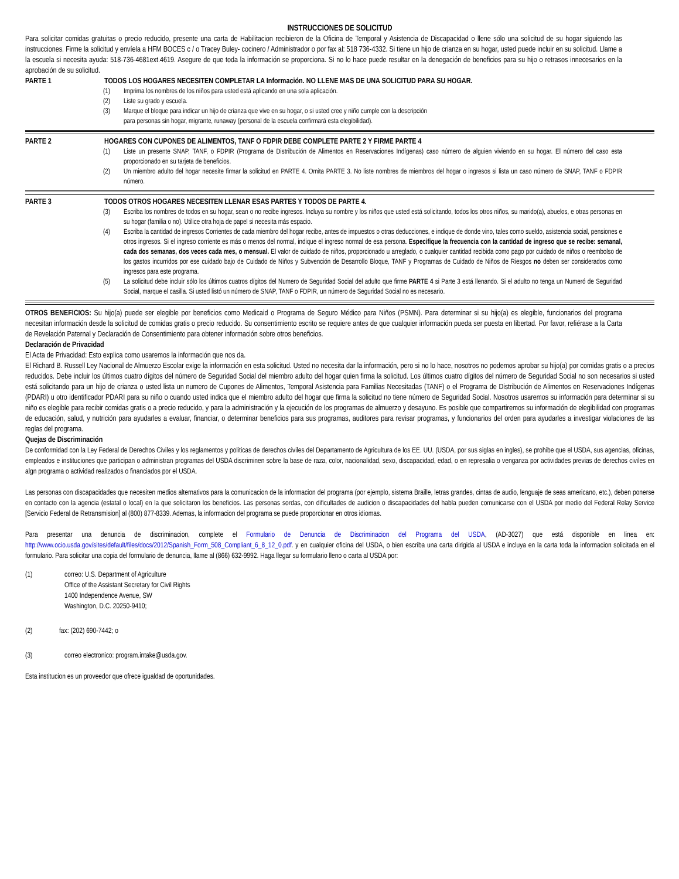INSTRUCCIONES DE SOLICITUD
Para solicitar comidas gratuitas o precio reducido, presente una carta de Habilitacion recibieron de la Oficina de Temporal y Asistencia de Discapacidad o llene sólo una solicitud de su hogar siguiendo las instrucciones. Firme la solicitud y envíela a HFM BOCES c / o Tracey Buley- cocinero / Administrador o por fax al: 518 736-4332. Si tiene un hijo de crianza en su hogar, usted puede incluir en su solicitud. Llame a la escuela si necesita ayuda: 518-736-4681ext.4619. Asegure de que toda la información se proporciona. Si no lo hace puede resultar en la denegación de beneficios para su hijo o retrasos innecesarios en la aprobación de su solicitud.
PARTE 1 TODOS LOS HOGARES NECESITEN COMPLETAR LA Información. NO LLENE MAS DE UNA SOLICITUD PARA SU HOGAR.
(1) Imprima los nombres de los niños para usted está aplicando en una sola aplicación.
(2) Liste su grado y escuela.
(3) Marque el bloque para indicar un hijo de crianza que vive en su hogar, o si usted cree y niño cumple con la descripción
para personas sin hogar, migrante, runaway (personal de la escuela confirmará esta elegibilidad).
PARTE 2 HOGARES CON CUPONES DE ALIMENTOS, TANF O FDPIR DEBE COMPLETE PARTE 2 Y FIRME PARTE 4
(1) Liste un presente SNAP, TANF, o FDPIR (Programa de Distribución de Alimentos en Reservaciones Indígenas) caso número de alguien viviendo en su hogar. El número del caso esta proporcionado en su tarjeta de beneficios.
(2) Un miembro adulto del hogar necesite firmar la solicitud en PARTE 4. Omita PARTE 3. No liste nombres de miembros del hogar o ingresos si lista un caso número de SNAP, TANF o FDPIR número.
PARTE 3 TODOS OTROS HOGARES NECESITEN LLENAR ESAS PARTES Y TODOS DE PARTE 4.
(3) Escriba los nombres de todos en su hogar, sean o no recibe ingresos. Incluya su nombre y los niños que usted está solicitando, todos los otros niños, su marido(a), abuelos, e otras personas en su hogar (familia o no). Utilice otra hoja de papel si necesita más espacio.
(4) Escriba la cantidad de ingresos Corrientes de cada miembro del hogar recibe, antes de impuestos o otras deducciones, e indique de donde vino, tales como sueldo, asistencia social, pensiones e otros ingresos. Si el ingreso corriente es más o menos del normal, indique el ingreso normal de esa persona. Especifique la frecuencia con la cantidad de ingreso que se recibe: semanal, cada dos semanas, dos veces cada mes, o mensual. El valor de cuidado de niños, proporcionado u arreglado, o cualquier cantidad recibida como pago por cuidado de niños o reembolso de los gastos incurridos por ese cuidado bajo de Cuidado de Niños y Subvención de Desarrollo Bloque, TANF y Programas de Cuidado de Niños de Riesgos no deben ser considerados como ingresos para este programa.
(5) La solicitud debe incluir sólo los últimos cuatros dígitos del Numero de Seguridad Social del adulto que firme PARTE 4 si Parte 3 está llenando. Si el adulto no tenga un Numeró de Seguridad Social, marque el casilla. Si usted listó un número de SNAP, TANF o FDPIR, un número de Seguridad Social no es necesario.
OTROS BENEFICIOS: Su hijo(a) puede ser elegible por beneficios como Medicaid o Programa de Seguro Médico para Niños (PSMN). Para determinar si su hijo(a) es elegible, funcionarios del programa necesitan información desde la solicitud de comidas gratis o precio reducido. Su consentimiento escrito se requiere antes de que cualquier información pueda ser puesta en libertad. Por favor, refiérase a la Carta de Revelación Paternal y Declaración de Consentimiento para obtener información sobre otros beneficios.
Declaración de Privacidad
El Acta de Privacidad: Esto explica como usaremos la información que nos da.
El Richard B. Russell Ley Nacional de Almuerzo Escolar exige la información en esta solicitud. Usted no necesita dar la información, pero si no lo hace, nosotros no podemos aprobar su hijo(a) por comidas gratis o a precios reducidos. Debe incluir los últimos cuatro dígitos del número de Seguridad Social del miembro adulto del hogar quien firma la solicitud. Los últimos cuatro dígitos del número de Seguridad Social no son necesarios si usted está solicitando para un hijo de crianza o usted lista un numero de Cupones de Alimentos, Temporal Asistencia para Familias Necesitadas (TANF) o el Programa de Distribución de Alimentos en Reservaciones Indígenas (PDARI) u otro identificador PDARI para su niño o cuando usted indica que el miembro adulto del hogar que firma la solicitud no tiene número de Seguridad Social. Nosotros usaremos su información para determinar si su niño es elegible para recibir comidas gratis o a precio reducido, y para la administración y la ejecución de los programas de almuerzo y desayuno. Es posible que compartiremos su información de elegibilidad con programas de educación, salud, y nutrición para ayudarles a evaluar, financiar, o determinar beneficios para sus programas, auditores para revisar programas, y funcionarios del orden para ayudarles a investigar violaciones de las reglas del programa.
Quejas de Discriminación
De conformidad con la Ley Federal de Derechos Civiles y los reglamentos y politicas de derechos civiles del Departamento de Agricultura de los EE. UU. (USDA, por sus siglas en ingles), se prohibe que el USDA, sus agencias, oficinas, empleados e instituciones que participan o administran programas del USDA discriminen sobre la base de raza, color, nacionalidad, sexo, discapacidad, edad, o en represalia o venganza por actividades previas de derechos civiles en algn programa o actividad realizados o financiados por el USDA.
Las personas con discapacidades que necesiten medios alternativos para la comunicacion de la informacion del programa (por ejemplo, sistema Braille, letras grandes, cintas de audio, lenguaje de seas americano, etc.), deben ponerse en contacto con la agencia (estatal o local) en la que solicitaron los beneficios. Las personas sordas, con dificultades de audicion o discapacidades del habla pueden comunicarse con el USDA por medio del Federal Relay Service [Servicio Federal de Retransmision] al (800) 877-8339. Ademas, la informacion del programa se puede proporcionar en otros idiomas.
Para presentar una denuncia de discriminacion, complete el Formulario de Denuncia de Discriminacion del Programa del USDA, (AD-3027) que está disponible en linea en: http://www.ocio.usda.gov/sites/default/files/docs/2012/Spanish_Form_508_Compliant_6_8_12_0.pdf. y en cualquier oficina del USDA, o bien escriba una carta dirigida al USDA e incluya en la carta toda la informacion solicitada en el formulario. Para solicitar una copia del formulario de denuncia, llame al (866) 632-9992. Haga llegar su formulario lleno o carta al USDA por:
(1) correo: U.S. Department of Agriculture
Office of the Assistant Secretary for Civil Rights
1400 Independence Avenue, SW
Washington, D.C. 20250-9410;
(2) fax: (202) 690-7442; o
(3) correo electronico: program.intake@usda.gov.
Esta institucion es un proveedor que ofrece igualdad de oportunidades.